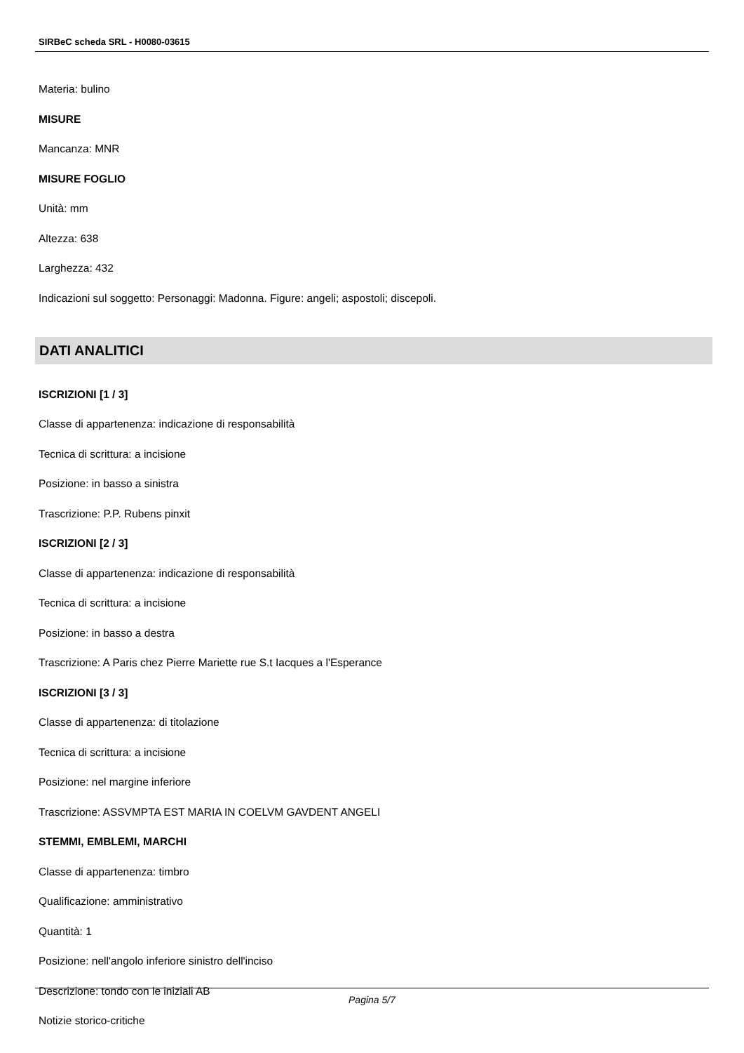SIRBeC scheda SRL - H0080-03615
Materia: bulino
MISURE
Mancanza: MNR
MISURE FOGLIO
Unità: mm
Altezza: 638
Larghezza: 432
Indicazioni sul soggetto: Personaggi: Madonna. Figure: angeli; aspostoli; discepoli.
DATI ANALITICI
ISCRIZIONI [1 / 3]
Classe di appartenenza: indicazione di responsabilità
Tecnica di scrittura: a incisione
Posizione: in basso a sinistra
Trascrizione: P.P. Rubens pinxit
ISCRIZIONI [2 / 3]
Classe di appartenenza: indicazione di responsabilità
Tecnica di scrittura: a incisione
Posizione: in basso a destra
Trascrizione: A Paris chez Pierre Mariette rue S.t Iacques a l'Esperance
ISCRIZIONI [3 / 3]
Classe di appartenenza: di titolazione
Tecnica di scrittura: a incisione
Posizione: nel margine inferiore
Trascrizione: ASSVMPTA EST MARIA IN COELVM GAVDENT ANGELI
STEMMI, EMBLEMI, MARCHI
Classe di appartenenza: timbro
Qualificazione: amministrativo
Quantità: 1
Posizione: nell'angolo inferiore sinistro dell'inciso
Descrizione: tondo con le iniziali AB
Notizie storico-critiche
Pagina 5/7